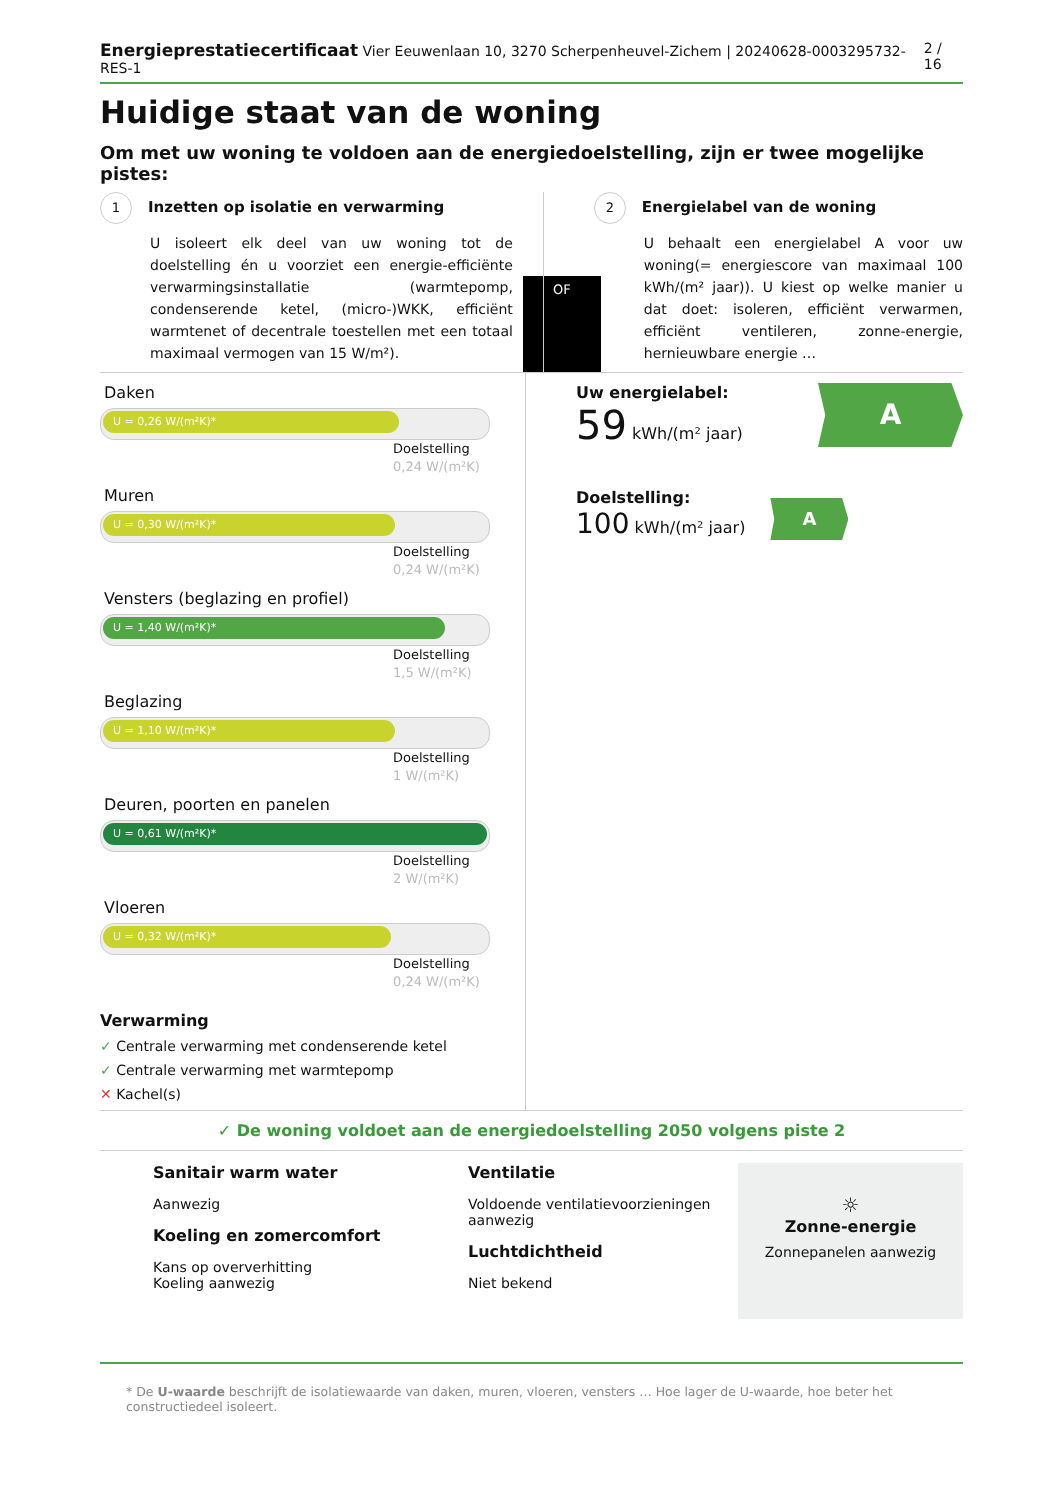Energieprestatiecertificaat Vier Eeuwenlaan 10, 3270 Scherpenheuvel-Zichem | 20240628-0003295732-RES-1
2 / 16
Huidige staat van de woning
Om met uw woning te voldoen aan de energiedoelstelling, zijn er twee mogelijke pistes:
1 Inzetten op isolatie en verwarming
U isoleert elk deel van uw woning tot de doelstelling én u voorziet een energie-efficiënte verwarmingsinstallatie (warmtepomp, condenserende ketel, (micro-)WKK, efficiënt warmtenet of decentrale toestellen met een totaal maximaal vermogen van 15 W/m²).
OF
2 Energielabel van de woning
U behaalt een energielabel A voor uw woning(= energiescore van maximaal 100 kWh/(m² jaar)). U kiest op welke manier u dat doet: isoleren, efficiënt verwarmen, efficiënt ventileren, zonne-energie, hernieuwbare energie …
Daken
U = 0,26 W/(m²K)*
Doelstelling
0,24 W/(m²K)
Muren
U = 0,30 W/(m²K)*
Doelstelling
0,24 W/(m²K)
Vensters (beglazing en profiel)
U = 1,40 W/(m²K)*
Doelstelling
1,5 W/(m²K)
Beglazing
U = 1,10 W/(m²K)*
Doelstelling
1 W/(m²K)
Deuren, poorten en panelen
U = 0,61 W/(m²K)*
Doelstelling
2 W/(m²K)
Vloeren
U = 0,32 W/(m²K)*
Doelstelling
0,24 W/(m²K)
Verwarming
✓ Centrale verwarming met condenserende ketel
✓ Centrale verwarming met warmtepomp
✕ Kachel(s)
Uw energielabel:
59 kWh/(m² jaar)
A
Doelstelling:
100 kWh/(m² jaar)
A
✓ De woning voldoet aan de energiedoelstelling 2050 volgens piste 2
Sanitair warm water
Aanwezig
Koeling en zomercomfort
Kans op oververhitting
Koeling aanwezig
Ventilatie
Voldoende ventilatievoorzieningen aanwezig
Luchtdichtheid
Niet bekend
☼
Zonne-energie
Zonnepanelen aanwezig
* De U-waarde beschrijft de isolatiewaarde van daken, muren, vloeren, vensters … Hoe lager de U-waarde, hoe beter het constructiedeel isoleert.